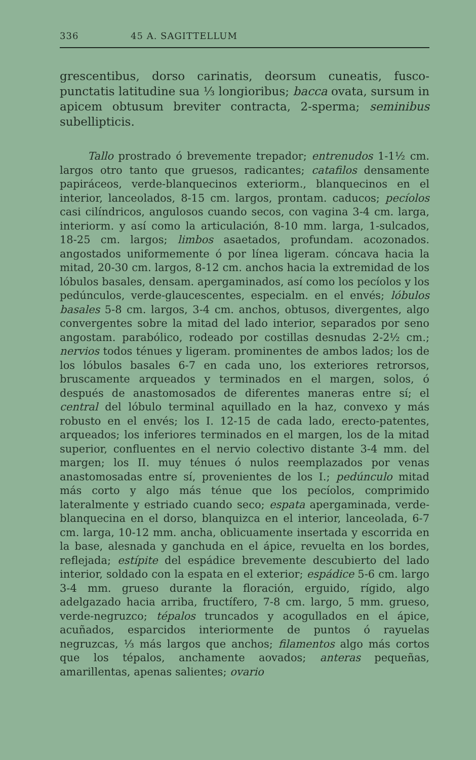336 45 A. SAGITTELLUM
grescentibus, dorso carinatis, deorsum cuneatis, fusco-punctatis latitudine sua ⅓ longioribus; bacca ovata, sursum in apicem obtusum breviter contracta, 2-sperma; seminibus subellipticis.
Tallo prostrado ó brevemente trepador; entrenudos 1-1½ cm. largos otro tanto que gruesos, radicantes; catafilos densamente papiráceos, verde-blanquecinos exteriorm., blanquecinos en el interior, lanceolados, 8-15 cm. largos, prontam. caducos; pecíolos casi cilíndricos, angulosos cuando secos, con vagina 3-4 cm. larga, interiorm. y así como la articulación, 8-10 mm. larga, 1-sulcados, 18-25 cm. largos; limbos asaetados, profundam. acozonados. angostados uniformemente ó por línea ligeram. cóncava hacia la mitad, 20-30 cm. largos, 8-12 cm. anchos hacia la extremidad de los lóbulos basales, densam. apergaminados, así como los pecíolos y los pedúnculos, verde-glaucescentes, especialm. en el envés; lóbulos basales 5-8 cm. largos, 3-4 cm. anchos, obtusos, divergentes, algo convergentes sobre la mitad del lado interior, separados por seno angostam. parabólico, rodeado por costillas desnudas 2-2½ cm.; nervios todos ténues y ligeram. prominentes de ambos lados; los de los lóbulos basales 6-7 en cada uno, los exteriores retrorsos, bruscamente arqueados y terminados en el margen, solos, ó después de anastomosados de diferentes maneras entre sí; el central del lóbulo terminal aquillado en la haz, convexo y más robusto en el envés; los I. 12-15 de cada lado, erecto-patentes, arqueados; los inferiores terminados en el margen, los de la mitad superior, confluentes en el nervio colectivo distante 3-4 mm. del margen; los II. muy ténues ó nulos reemplazados por venas anastomosadas entre sí, provenientes de los I.; pedúnculo mitad más corto y algo más ténue que los pecíolos, comprimido lateralmente y estriado cuando seco; espata apergaminada, verde-blanquecina en el dorso, blanquizca en el interior, lanceolada, 6-7 cm. larga, 10-12 mm. ancha, oblicuamente insertada y escorrida en la base, alesnada y ganchuda en el ápice, revuelta en los bordes, reflejada; estípite del espádice brevemente descubierto del lado interior, soldado con la espata en el exterior; espádice 5-6 cm. largo 3-4 mm. grueso durante la floración, erguido, rígido, algo adelgazado hacia arriba, fructífero, 7-8 cm. largo, 5 mm. grueso, verde-negruzco; tépalos truncados y acogullados en el ápice, acuñados, esparcidos interiormente de puntos ó rayuelas negruzcas, ⅓ más largos que anchos; filamentos algo más cortos que los tépalos, anchamente aovados; anteras pequeñas, amarillentas, apenas salientes; ovario